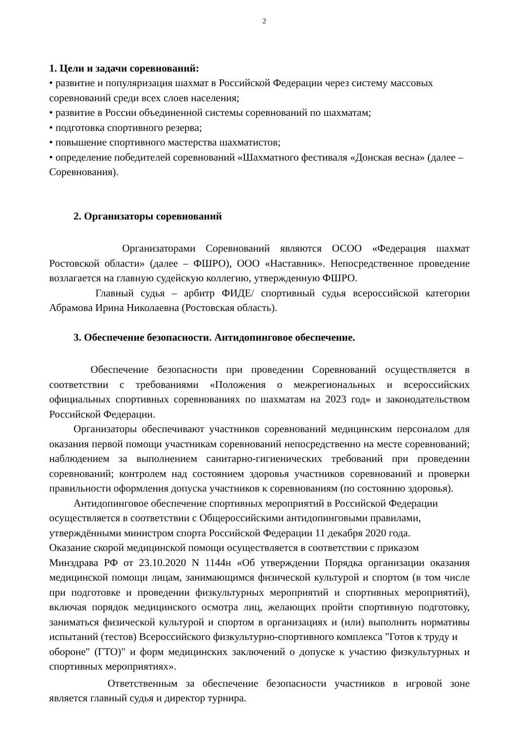2
1. Цели и задачи соревнований:
• развитие и популяризация шахмат в Российской Федерации через систему массовых соревнований среди всех слоев населения;
• развитие в России объединенной системы соревнований по шахматам;
• подготовка спортивного резерва;
• повышение спортивного мастерства шахматистов;
• определение победителей соревнований «Шахматного фестиваля «Донская весна» (далее – Соревнования).
2. Организаторы соревнований
Организаторами Соревнований являются ОСОО «Федерация шахмат Ростовской области» (далее – ФШРО), ООО «Наставник». Непосредственное проведение возлагается на главную судейскую коллегию, утвержденную ФШРО.
Главный судья – арбитр ФИДЕ/ спортивный судья всероссийской категории Абрамова Ирина Николаевна (Ростовская область).
3. Обеспечение безопасности. Антидопинговое обеспечение.
Обеспечение безопасности при проведении Соревнований осуществляется в соответствии с требованиями «Положения о межрегиональных и всероссийских официальных спортивных соревнованиях по шахматам на 2023 год» и законодательством Российской Федерации.
Организаторы обеспечивают участников соревнований медицинским персоналом для оказания первой помощи участникам соревнований непосредственно на месте соревнований; наблюдением за выполнением санитарно-гигиенических требований при проведении соревнований; контролем над состоянием здоровья участников соревнований и проверки правильности оформления допуска участников к соревнованиям (по состоянию здоровья).
Антидопинговое обеспечение спортивных мероприятий в Российской Федерации осуществляется в соответствии с Общероссийскими антидопинговыми правилами, утверждёнными министром спорта Российской Федерации 11 декабря 2020 года.
Оказание скорой медицинской помощи осуществляется в соответствии с приказом
Минздрава РФ от 23.10.2020 N 1144н «Об утверждении Порядка организации оказания медицинской помощи лицам, занимающимся физической культурой и спортом (в том числе при подготовке и проведении физкультурных мероприятий и спортивных мероприятий), включая порядок медицинского осмотра лиц, желающих пройти спортивную подготовку, заниматься физической культурой и спортом в организациях и (или) выполнить нормативы испытаний (тестов) Всероссийского физкультурно-спортивного комплекса "Готов к труду и
обороне" (ГТО)" и форм медицинских заключений о допуске к участию физкультурных и спортивных мероприятиях».
Ответственным за обеспечение безопасности участников в игровой зоне является главный судья и директор турнира.